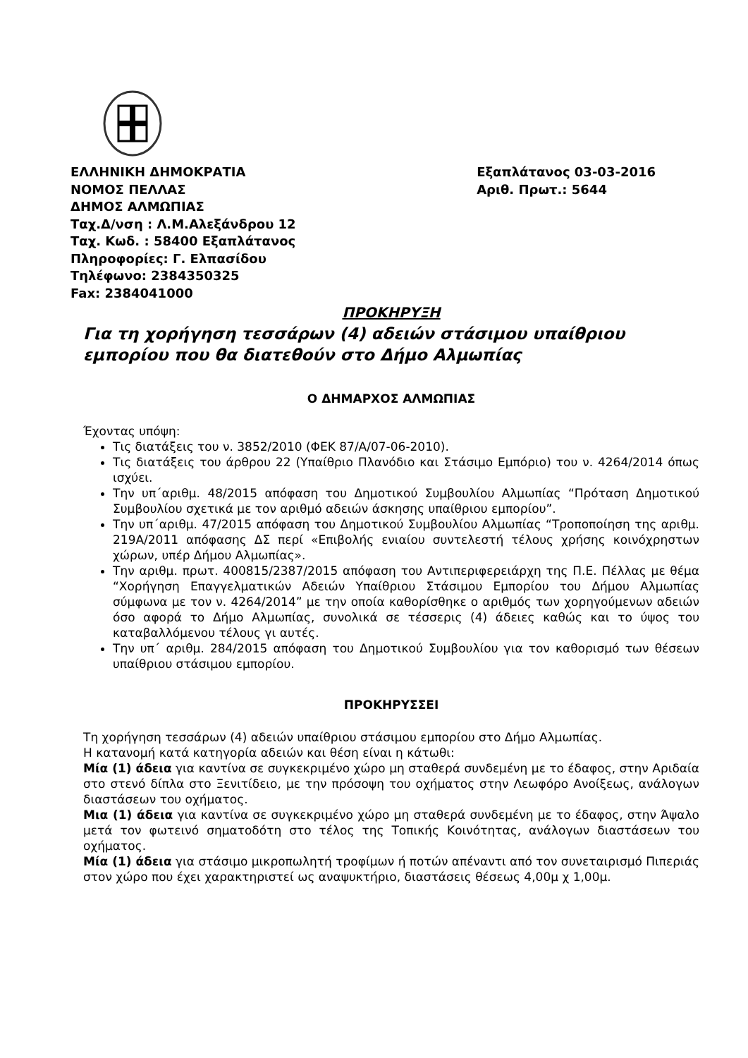ΕΛΛΗΝΙΚΗ ΔΗΜΟΚΡΑΤΙΑ
ΝΟΜΟΣ ΠΕΛΛΑΣ
ΔΗΜΟΣ ΑΛΜΩΠΙΑΣ
Ταχ.Δ/νση : Λ.Μ.Αλεξάνδρου 12
Ταχ. Κωδ. : 58400 Εξαπλάτανος
Πληροφορίες: Γ. Ελπασίδου
Τηλέφωνο: 2384350325
Fax: 2384041000
Εξαπλάτανος 03-03-2016
Αριθ. Πρωτ.: 5644
ΠΡΟΚΗΡΥΞΗ
Για τη χορήγηση τεσσάρων (4) αδειών στάσιμου υπαίθριου εμπορίου που θα διατεθούν στο Δήμο Αλμωπίας
Ο ΔΗΜΑΡΧΟΣ ΑΛΜΩΠΙΑΣ
Έχοντας υπόψη:
Τις διατάξεις του ν. 3852/2010 (ΦΕΚ 87/Α/07-06-2010).
Τις διατάξεις του άρθρου 22 (Υπαίθριο Πλανόδιο και Στάσιμο Εμπόριο) του ν. 4264/2014 όπως ισχύει.
Την υπ΄αριθμ. 48/2015 απόφαση του Δημοτικού Συμβουλίου Αλμωπίας “Πρόταση Δημοτικού Συμβουλίου σχετικά με τον αριθμό αδειών άσκησης υπαίθριου εμπορίου”.
Την υπ΄αριθμ. 47/2015 απόφαση του Δημοτικού Συμβουλίου Αλμωπίας “Τροποποίηση της αριθμ. 219Α/2011 απόφασης ΔΣ περί «Επιβολής ενιαίου συντελεστή τέλους χρήσης κοινόχρηστων χώρων, υπέρ Δήμου Αλμωπίας».
Την αριθμ. πρωτ. 400815/2387/2015 απόφαση του Αντιπεριφερειάρχη της Π.Ε. Πέλλας με θέμα “Χορήγηση Επαγγελματικών Αδειών Υπαίθριου Στάσιμου Εμπορίου του Δήμου Αλμωπίας σύμφωνα με τον ν. 4264/2014” με την οποία καθορίσθηκε ο αριθμός των χορηγούμενων αδειών όσο αφορά το Δήμο Αλμωπίας, συνολικά σε τέσσερις (4) άδειες καθώς και το ύψος του καταβαλλόμενου τέλους γι αυτές.
Την υπ΄ αριθμ. 284/2015 απόφαση του Δημοτικού Συμβουλίου για τον καθορισμό των θέσεων υπαίθριου στάσιμου εμπορίου.
ΠΡΟΚΗΡΥΣΣΕΙ
Τη χορήγηση τεσσάρων (4) αδειών υπαίθριου στάσιμου εμπορίου στο Δήμο Αλμωπίας.
Η κατανομή κατά κατηγορία αδειών και θέση είναι η κάτωθι:
Μία (1) άδεια για καντίνα σε συγκεκριμένο χώρο μη σταθερά συνδεμένη με το έδαφος, στην Αριδαία στο στενό δίπλα στο Ξενιτίδειο, με την πρόσοψη του οχήματος στην Λεωφόρο Ανοίξεως, ανάλογων διαστάσεων του οχήματος.
Μια (1) άδεια για καντίνα σε συγκεκριμένο χώρο μη σταθερά συνδεμένη με το έδαφος, στην Άψαλο μετά τον φωτεινό σηματοδότη στο τέλος της Τοπικής Κοινότητας, ανάλογων διαστάσεων του οχήματος.
Μία (1) άδεια για στάσιμο μικροπωλητή τροφίμων ή ποτών απέναντι από τον συνεταιρισμό Πιπεριάς στον χώρο που έχει χαρακτηριστεί ως αναψυκτήριο, διαστάσεις θέσεως 4,00μ χ 1,00μ.